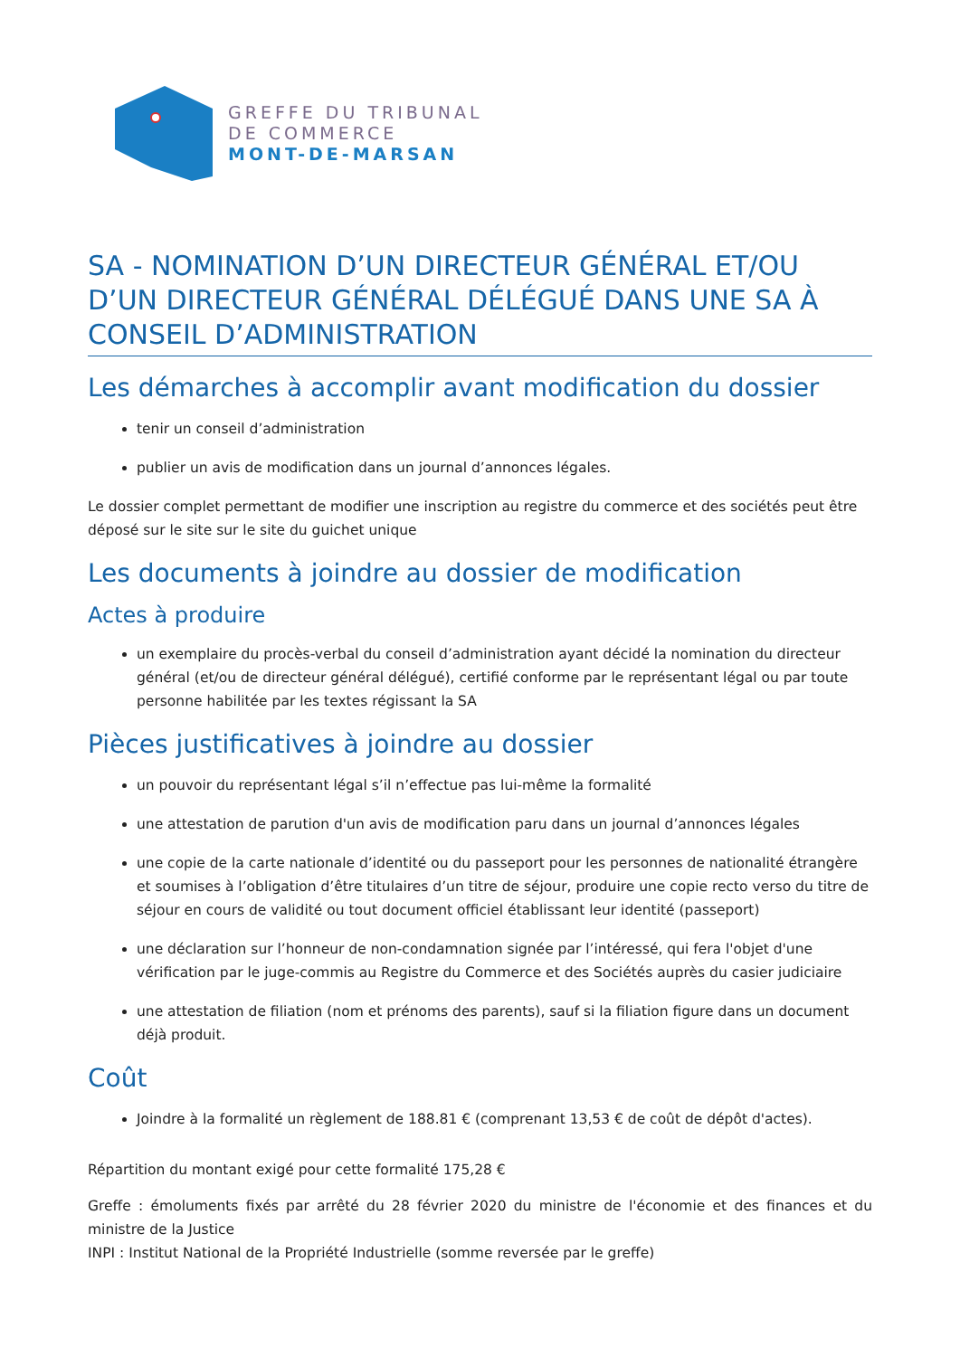GREFFE DU TRIBUNAL
DE COMMERCE
MONT-DE-MARSAN
SA - NOMINATION D’UN DIRECTEUR GÉNÉRAL ET/OU D’UN DIRECTEUR GÉNÉRAL DÉLÉGUÉ DANS UNE SA À CONSEIL D’ADMINISTRATION
Les démarches à accomplir avant modification du dossier
tenir un conseil d’administration
publier un avis de modification dans un journal d’annonces légales.
Le dossier complet permettant de modifier une inscription au registre du commerce et des sociétés peut être déposé sur le site sur le site du guichet unique
Les documents à joindre au dossier de modification
Actes à produire
un exemplaire du procès-verbal du conseil d’administration ayant décidé la nomination du directeur général (et/ou de directeur général délégué), certifié conforme par le représentant légal ou par toute personne habilitée par les textes régissant la SA
Pièces justificatives à joindre au dossier
un pouvoir du représentant légal s’il n’effectue pas lui-même la formalité
une attestation de parution d'un avis de modification paru dans un journal d’annonces légales
une copie de la carte nationale d’identité ou du passeport pour les personnes de nationalité étrangère et soumises à l’obligation d’être titulaires d’un titre de séjour, produire une copie recto verso du titre de séjour en cours de validité ou tout document officiel établissant leur identité (passeport)
une déclaration sur l’honneur de non-condamnation signée par l’intéressé, qui fera l'objet d'une vérification par le juge-commis au Registre du Commerce et des Sociétés auprès du casier judiciaire
une attestation de filiation (nom et prénoms des parents), sauf si la filiation figure dans un document déjà produit.
Coût
Joindre à la formalité un règlement de 188.81 € (comprenant 13,53 € de coût de dépôt d'actes).
Répartition du montant exigé pour cette formalité 175,28 €
Greffe : émoluments fixés par arrêté du 28 février 2020 du ministre de l'économie et des finances et du ministre de la Justice
INPI : Institut National de la Propriété Industrielle (somme reversée par le greffe)